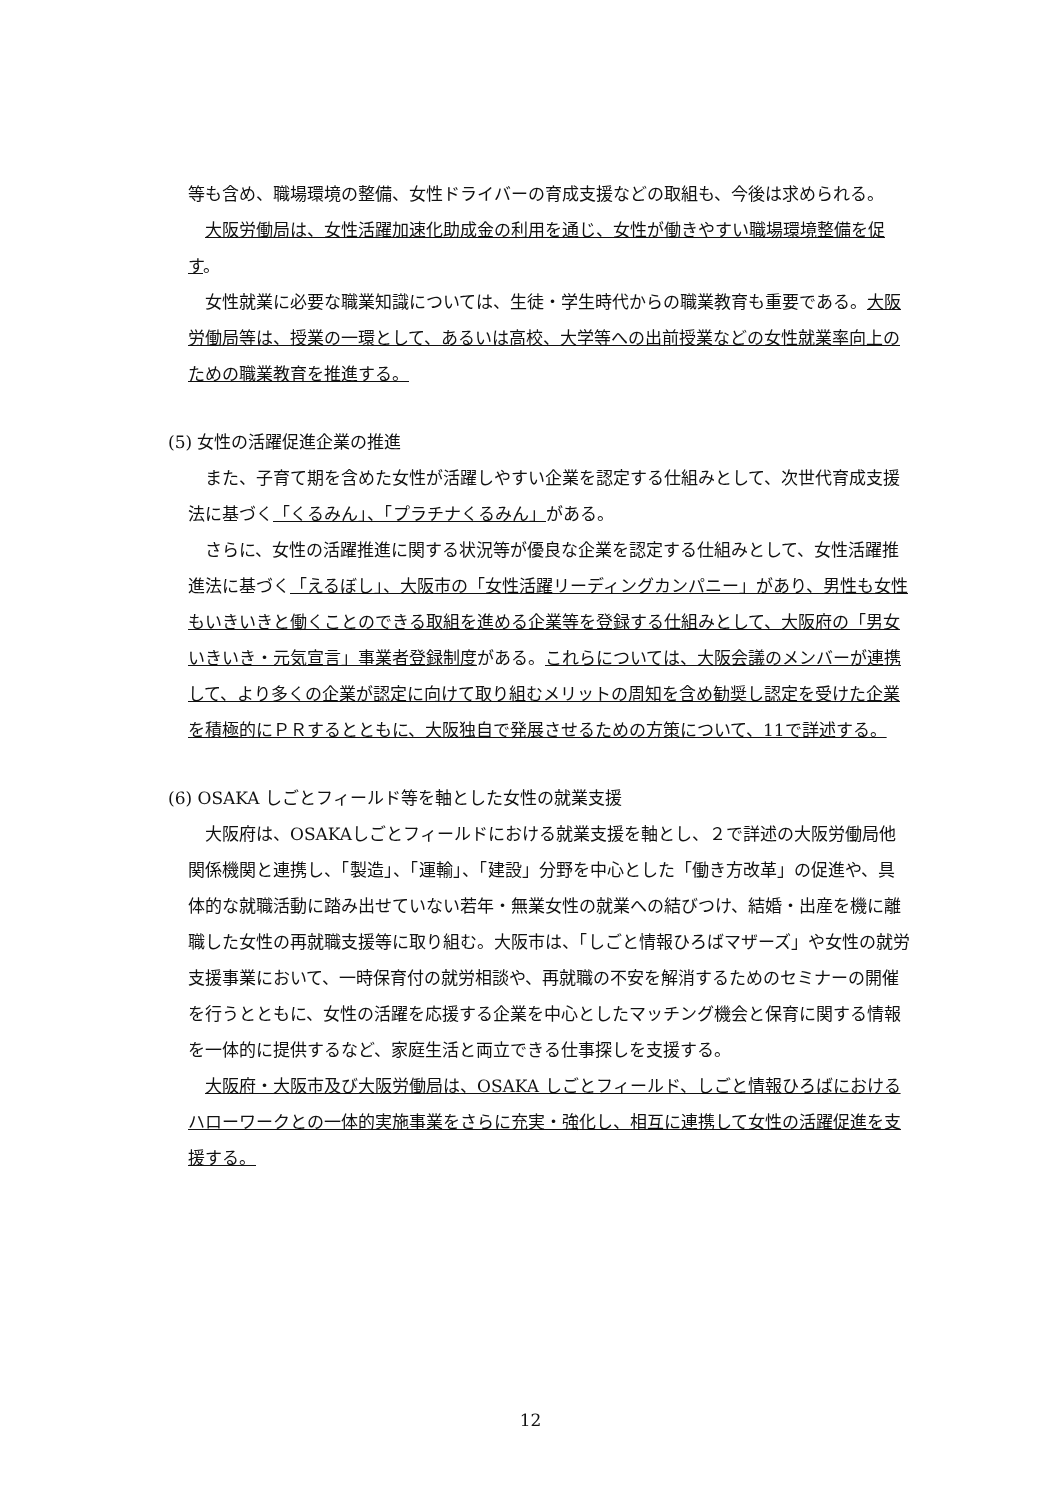等も含め、職場環境の整備、女性ドライバーの育成支援などの取組も、今後は求められる。
大阪労働局は、女性活躍加速化助成金の利用を通じ、女性が働きやすい職場環境整備を促す。
女性就業に必要な職業知識については、生徒・学生時代からの職業教育も重要である。大阪労働局等は、授業の一環として、あるいは高校、大学等への出前授業などの女性就業率向上のための職業教育を推進する。
(5) 女性の活躍促進企業の推進
また、子育て期を含めた女性が活躍しやすい企業を認定する仕組みとして、次世代育成支援法に基づく「くるみん」、「プラチナくるみん」がある。
さらに、女性の活躍推進に関する状況等が優良な企業を認定する仕組みとして、女性活躍推進法に基づく「えるぼし」、大阪市の「女性活躍リーディングカンパニー」があり、男性も女性もいきいきと働くことのできる取組を進める企業等を登録する仕組みとして、大阪府の「男女いきいき・元気宣言」事業者登録制度がある。これらについては、大阪会議のメンバーが連携して、より多くの企業が認定に向けて取り組むメリットの周知を含め勧奨し認定を受けた企業を積極的にＰＲするとともに、大阪独自で発展させるための方策について、11で詳述する。
(6) OSAKA しごとフィールド等を軸とした女性の就業支援
大阪府は、OSAKAしごとフィールドにおける就業支援を軸とし、２で詳述の大阪労働局他関係機関と連携し、「製造」、「運輸」、「建設」分野を中心とした「働き方改革」の促進や、具体的な就職活動に踏み出せていない若年・無業女性の就業への結びつけ、結婚・出産を機に離職した女性の再就職支援等に取り組む。大阪市は、「しごと情報ひろばマザーズ」や女性の就労支援事業において、一時保育付の就労相談や、再就職の不安を解消するためのセミナーの開催を行うとともに、女性の活躍を応援する企業を中心としたマッチング機会と保育に関する情報を一体的に提供するなど、家庭生活と両立できる仕事探しを支援する。
大阪府・大阪市及び大阪労働局は、OSAKA しごとフィールド、しごと情報ひろばにおけるハローワークとの一体的実施事業をさらに充実・強化し、相互に連携して女性の活躍促進を支援する。
12